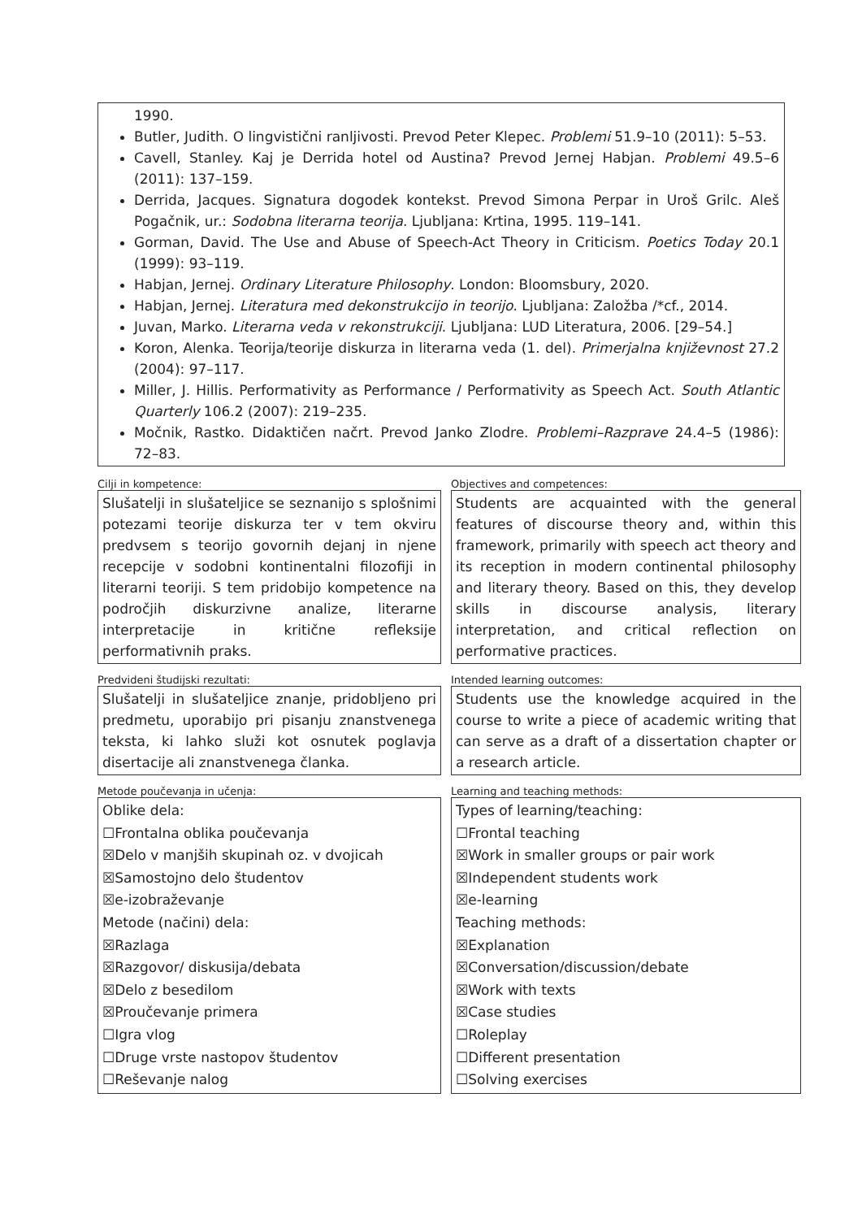1990.
Butler, Judith. O lingvistični ranljivosti. Prevod Peter Klepec. Problemi 51.9–10 (2011): 5–53.
Cavell, Stanley. Kaj je Derrida hotel od Austina? Prevod Jernej Habjan. Problemi 49.5–6 (2011): 137–159.
Derrida, Jacques. Signatura dogodek kontekst. Prevod Simona Perpar in Uroš Grilc. Aleš Pogačnik, ur.: Sodobna literarna teorija. Ljubljana: Krtina, 1995. 119–141.
Gorman, David. The Use and Abuse of Speech-Act Theory in Criticism. Poetics Today 20.1 (1999): 93–119.
Habjan, Jernej. Ordinary Literature Philosophy. London: Bloomsbury, 2020.
Habjan, Jernej. Literatura med dekonstrukcijo in teorijo. Ljubljana: Založba /*cf., 2014.
Juvan, Marko. Literarna veda v rekonstrukciji. Ljubljana: LUD Literatura, 2006. [29–54.]
Koron, Alenka. Teorija/teorije diskurza in literarna veda (1. del). Primerjalna književnost 27.2 (2004): 97–117.
Miller, J. Hillis. Performativity as Performance / Performativity as Speech Act. South Atlantic Quarterly 106.2 (2007): 219–235.
Močnik, Rastko. Didaktičen načrt. Prevod Janko Zlodre. Problemi–Razprave 24.4–5 (1986): 72–83.
Cilji in kompetence:
Objectives and competences:
Slušatelji in slušateljice se seznanijo s splošnimi potezami teorije diskurza ter v tem okviru predvsem s teorijo govornih dejanj in njene recepcije v sodobni kontinentalni filozofiji in literarni teoriji. S tem pridobijo kompetence na področjih diskurzivne analize, literarne interpretacije in kritične refleksije performativnih praks.
Students are acquainted with the general features of discourse theory and, within this framework, primarily with speech act theory and its reception in modern continental philosophy and literary theory. Based on this, they develop skills in discourse analysis, literary interpretation, and critical reflection on performative practices.
Predvideni študijski rezultati:
Intended learning outcomes:
Slušatelji in slušateljice znanje, pridobljeno pri predmetu, uporabijo pri pisanju znanstvenega teksta, ki lahko služi kot osnutek poglavja disertacije ali znanstvenega članka.
Students use the knowledge acquired in the course to write a piece of academic writing that can serve as a draft of a dissertation chapter or a research article.
Metode poučevanja in učenja:
Learning and teaching methods:
Oblike dela:
☐Frontalna oblika poučevanja
☒Delo v manjših skupinah oz. v dvojicah
☒Samostojno delo študentov
☒e-izobraževanje
Metode (načini) dela:
☒Razlaga
☒Razgovor/ diskusija/debata
☒Delo z besedilom
☒Proučevanje primera
☐Igra vlog
☐Druge vrste nastopov študentov
☐Reševanje nalog
Types of learning/teaching:
☐Frontal teaching
☒Work in smaller groups or pair work
☒Independent students work
☒e-learning
Teaching methods:
☒Explanation
☒Conversation/discussion/debate
☒Work with texts
☒Case studies
☐Roleplay
☐Different presentation
☐Solving exercises